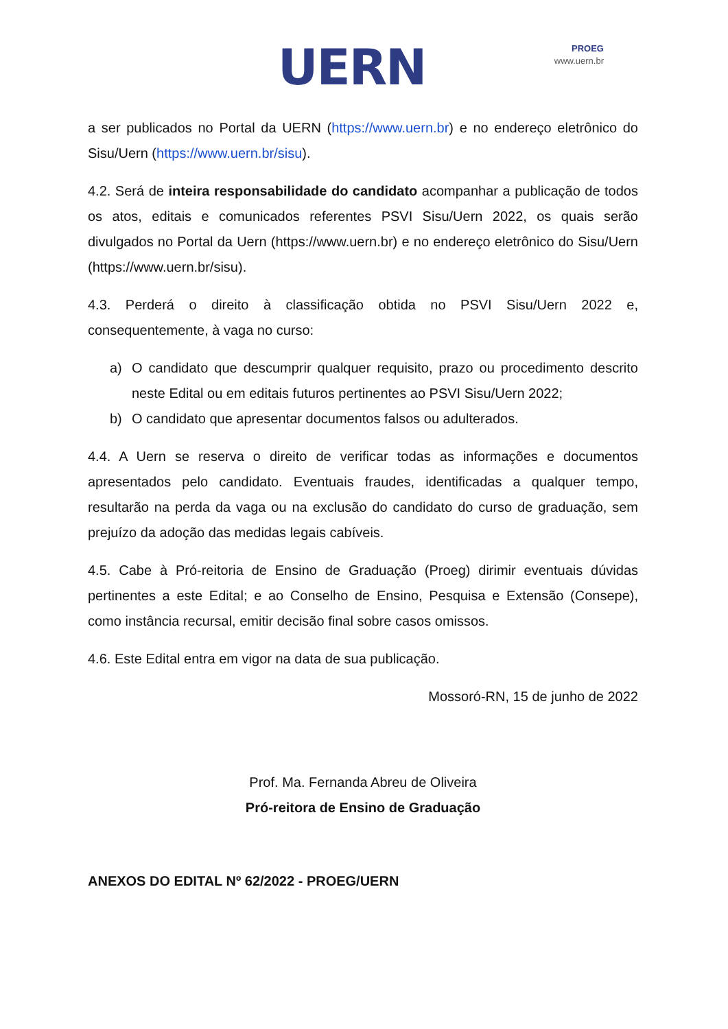UERN
PROEG
www.uern.br
a ser publicados no Portal da UERN (https://www.uern.br) e no endereço eletrônico do Sisu/Uern (https://www.uern.br/sisu).
4.2. Será de inteira responsabilidade do candidato acompanhar a publicação de todos os atos, editais e comunicados referentes PSVI Sisu/Uern 2022, os quais serão divulgados no Portal da Uern (https://www.uern.br) e no endereço eletrônico do Sisu/Uern (https://www.uern.br/sisu).
4.3. Perderá o direito à classificação obtida no PSVI Sisu/Uern 2022 e, consequentemente, à vaga no curso:
a) O candidato que descumprir qualquer requisito, prazo ou procedimento descrito neste Edital ou em editais futuros pertinentes ao PSVI Sisu/Uern 2022;
b) O candidato que apresentar documentos falsos ou adulterados.
4.4. A Uern se reserva o direito de verificar todas as informações e documentos apresentados pelo candidato. Eventuais fraudes, identificadas a qualquer tempo, resultarão na perda da vaga ou na exclusão do candidato do curso de graduação, sem prejuízo da adoção das medidas legais cabíveis.
4.5. Cabe à Pró-reitoria de Ensino de Graduação (Proeg) dirimir eventuais dúvidas pertinentes a este Edital; e ao Conselho de Ensino, Pesquisa e Extensão (Consepe), como instância recursal, emitir decisão final sobre casos omissos.
4.6. Este Edital entra em vigor na data de sua publicação.
Mossoró-RN, 15 de junho de 2022
Prof. Ma. Fernanda Abreu de Oliveira
Pró-reitora de Ensino de Graduação
ANEXOS DO EDITAL Nº 62/2022 - PROEG/UERN